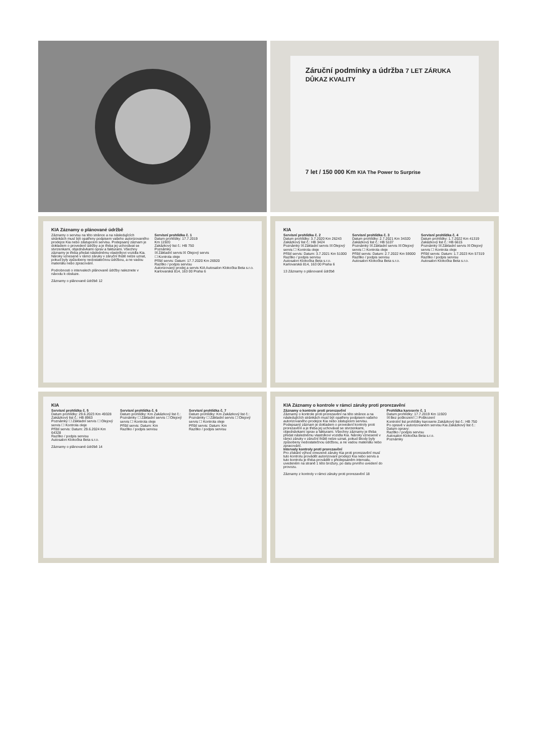Záruční podmínky a údržba 7 LET ZÁRUKA DŮKAZ KVALITY
7 let / 150 000 Km KIA The Power to Surprise
KIA Záznamy o plánované údržbě
Záznamy o servisu na této stránce a na následujících stránkách musí být opatřeny podpisem vašeho autorizovaného prodejce Kia nebo zástupcem servisu. Podepsaný záznam je dokladem o provedení údržby a je třeba jej uchovávat se stvrzenkami, objednávkami oprav a fakturami. Všechny záznamy je třeba předat následnému vlastníkovi vozidla Kia. Nároky vznesené v rámci záruky v záruční lhůtě nelze uznat, pokud byly způsobeny nedostatečnou údržbou, a ne vadou materiálu nebo zpracování.
Podrobnosti o intervalech plánované údržby naleznete v návodu k obsluze.
Servisní prohlídka č. 1
Datum prohlídky: 17.7.2019
Km 11920
Zakázkový list č.: HB 750
Poznámky
☒ Základní servis ☒ Olejový servis
☐ Kontrola oleje
Příští servis: Datum: 17.7.2020 Km 26920
Razítko / podpis servisu
Autorizovaný prodej a servis KIA Autosalon Klokočka Beta s.r.o. Karlovarská 814, 163 00 Praha 6
Záznamy o plánované údržbě 12
KIA
Servisní prohlídka č. 2
Datum prohlídky: 3.7.2020 Km 26243 Zakázkový list č.: HB 3424
Poznámky ☒ Základní servis ☒ Olejový servis ☐ Kontrola oleje
Příští servis: Datum: 3.7.2021 Km 51000
Razítko / podpis servisu
Autosalon Klokočka Beta s.r.o. Karlovarská 814, 163 00 Praha 6
Servisní prohlídka č. 3
Datum prohlídky: 2.7.2021 Km 34320 Zakázkový list č.: HB 5107
Poznámky ☒ Základní servis ☒ Olejový servis ☐ Kontrola oleje
Příští servis: Datum: 2.7.2022 Km 59000
Razítko / podpis servisu
Autosalon Klokočka Beta s.r.o.
Servisní prohlídka č. 4
Datum prohlídky: 1.7.2022 Km 41319 Zakázkový list č.: HB 6615
Poznámky ☒ Základní servis ☒ Olejový servis ☐ Kontrola oleje
Příští servis: Datum: 1.7.2023 Km 57319
Razítko / podpis servisu
Autosalon Klokočka Beta s.r.o.
13 Záznamy o plánované údržbě
KIA
Servisní prohlídka č. 5
Datum prohlídky: 29.6.2023 Km 49328 Zakázkový list č.: HB 8963
Poznámky ☐ Základní servis ☐ Olejový servis ☐ Kontrola oleje
Příští servis: Datum: 29.6.2024 Km 64328
Razítko / podpis servisu
Autosalon Klokočka Beta s.r.o.
Servisní prohlídka č. 6
Datum prohlídky: Km Zakázkový list č.:
Poznámky ☐ Základní servis ☐ Olejový servis ☐ Kontrola oleje
Příští servis: Datum: Km
Razítko / podpis servisu
Servisní prohlídka č. 7
Datum prohlídky: Km Zakázkový list č.:
Poznámky ☐ Základní servis ☐ Olejový servis ☐ Kontrola oleje
Příští servis: Datum: Km
Razítko / podpis servisu
Záznamy o plánované údržbě 14
KIA Záznamy o kontrole v rámci záruky proti prorezavění
Záznamy o kontrole proti prorezavění
Záznamy o kontrole proti prorezavění na této stránce a na následujících stránkách musí být opatřeny podpisem vašeho autorizovaného prodejce Kia nebo zástupcem servisu. Podepsaný záznam je dokladem o provedení kontroly proti prorezavění a je třeba jej uchovávat se stvrzenkami, objednávkami oprav a fakturami. Všechny záznamy je třeba předat následnému vlastníkovi vozidla Kia. Nároky vznesené v rámci záruky v záruční lhůtě nelze uznat, pokud škody byly způsobeny nedostatečnou údržbou, a ne vadou materiálu nebo zpracování.
Intervaly kontroly proti prorezavění
Pro získání výhod omezené záruky Kia proti prorezavění musí tuto kontrolu provádět autorizovaní prodejci Kia nebo servis a tuto kontrolu je třeba provádět v předepsaném intervalu, uvedeném na straně 1 této brožury, po datu prvního uvedení do provozu.
Prohlídka karoserie č. 1
Datum prohlídky: 17.7.2019 Km 11920
☒ Bez poškození ☐ Poškození
Kontrolní list prohlídky karoserie Zakázkový list č.: HB 750
Po opravě v autorizovaném servisu Kia Zakázkový list č.: Datum opravy:
Razítko / podpis servisu
Autosalon Klokočka Beta s.r.o.
Poznámky
Záznamy z kontroly v rámci záruky proti prorezavění 18